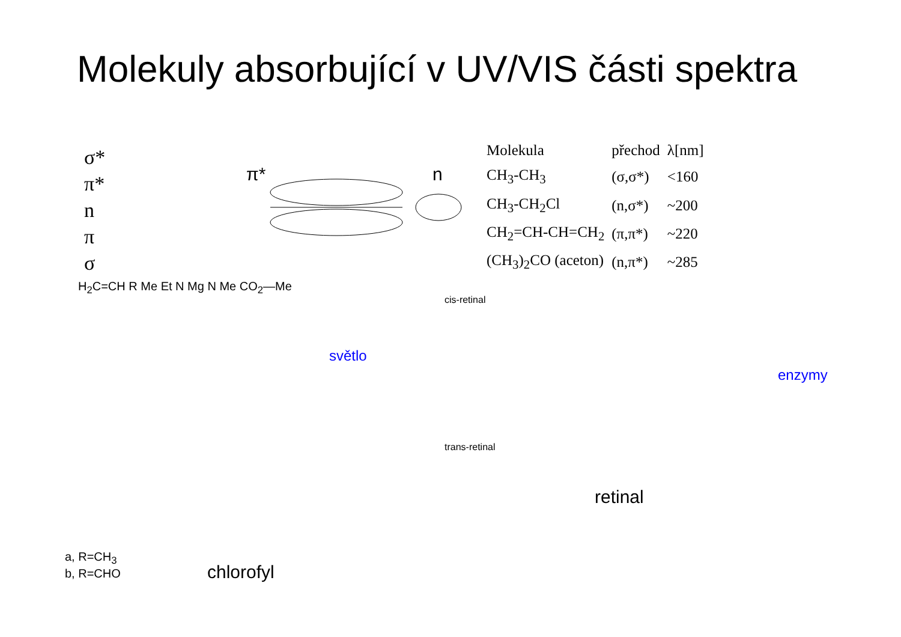Molekuly absorbující v UV/VIS části spektra
σ*
π*
n
π
σ
π*
n
| Molekula | přechod | λ[nm] |
| CH<sub>3</sub>-CH<sub>3</sub> | (σ,σ*) | <160 |
| CH<sub>3</sub>-CH<sub>2</sub>Cl | (n,σ*) | ~200 |
| CH<sub>2</sub>=CH-CH=CH<sub>2</sub> | (π,π*) | ~220 |
| (CH<sub>3</sub>)<sub>2</sub>CO (aceton) | (n,π*) | ~285 |
H<sub>2</sub>C=CH R Me Et N Mg N Me CO<sub>2</sub>—Me
cis-retinal
světlo
enzymy
trans-retinal
retinal
a, R=CH<sub>3</sub>
b, R=CHO
chlorofyl